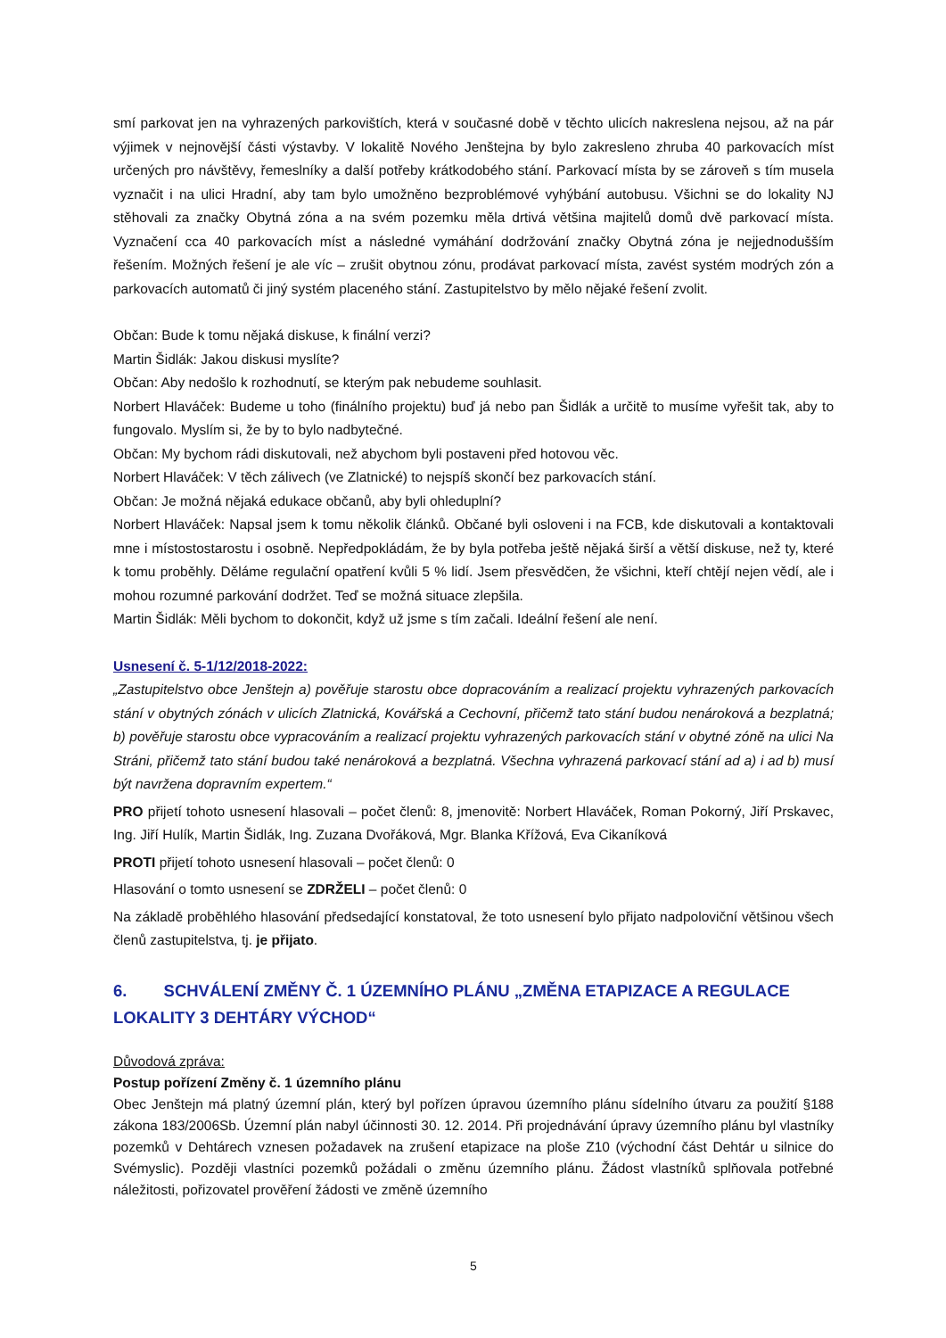smí parkovat jen na vyhrazených parkovištích, která v současné době v těchto ulicích nakreslena nejsou, až na pár výjimek v nejnovější části výstavby. V lokalitě Nového Jenštejna by bylo zakresleno zhruba 40 parkovacích míst určených pro návštěvy, řemeslníky a další potřeby krátkodobého stání. Parkovací místa by se zároveň s tím musela vyznačit i na ulici Hradní, aby tam bylo umožněno bezproblémové vyhýbání autobusu. Všichni se do lokality NJ stěhovali za značky Obytná zóna a na svém pozemku měla drtivá většina majitelů domů dvě parkovací místa. Vyznačení cca 40 parkovacích míst a následné vymáhání dodržování značky Obytná zóna je nejjednodušším řešením. Možných řešení je ale víc – zrušit obytnou zónu, prodávat parkovací místa, zavést systém modrých zón a parkovacích automatů či jiný systém placeného stání. Zastupitelstvo by mělo nějaké řešení zvolit.
Občan: Bude k tomu nějaká diskuse, k finální verzi?
Martin Šidlák: Jakou diskusi myslíte?
Občan: Aby nedošlo k rozhodnutí, se kterým pak nebudeme souhlasit.
Norbert Hlaváček: Budeme u toho (finálního projektu) buď já nebo pan Šidlák a určitě to musíme vyřešit tak, aby to fungovalo. Myslím si, že by to bylo nadbytečné.
Občan: My bychom rádi diskutovali, než abychom byli postaveni před hotovou věc.
Norbert Hlaváček: V těch zálivech (ve Zlatnické) to nejspíš skončí bez parkovacích stání.
Občan: Je možná nějaká edukace občanů, aby byli ohleduplní?
Norbert Hlaváček: Napsal jsem k tomu několik článků. Občané byli osloveni i na FCB, kde diskutovali a kontaktovali mne i místostostarostu i osobně. Nepředpokládám, že by byla potřeba ještě nějaká širší a větší diskuse, než ty, které k tomu proběhly. Děláme regulační opatření kvůli 5 % lidí. Jsem přesvědčen, že všichni, kteří chtějí nejen vědí, ale i mohou rozumné parkování dodržet. Teď se možná situace zlepšila.
Martin Šidlák: Měli bychom to dokončit, když už jsme s tím začali. Ideální řešení ale není.
Usnesení č. 5-1/12/2018-2022:
„Zastupitelstvo obce Jenštejn a) pověřuje starostu obce dopracováním a realizací projektu vyhrazených parkovacích stání v obytných zónách v ulicích Zlatnická, Kovářská a Cechovní, přičemž tato stání budou nenároková a bezplatná; b) pověřuje starostu obce vypracováním a realizací projektu vyhrazených parkovacích stání v obytné zóně na ulici Na Stráni, přičemž tato stání budou také nenároková a bezplatná. Všechna vyhrazená parkovací stání ad a) i ad b) musí být navržena dopravním expertem.“
PRO přijetí tohoto usnesení hlasovali – počet členů: 8, jmenovitě: Norbert Hlaváček, Roman Pokorný, Jiří Prskavec, Ing. Jiří Hulík, Martin Šidlák, Ing. Zuzana Dvořáková, Mgr. Blanka Křížová, Eva Cikaníková
PROTI přijetí tohoto usnesení hlasovali – počet členů: 0
Hlasování o tomto usnesení se ZDRŽELI – počet členů: 0
Na základě proběhlého hlasování předsedající konstatoval, že toto usnesení bylo přijato nadpoloviční většinou všech členů zastupitelstva, tj. je přijato.
6. SCHVÁLENÍ ZMĚNY Č. 1 ÚZEMNÍHO PLÁNU „ZMĚNA ETAPIZACE A REGULACE LOKALITY 3 DEHTÁRY VÝCHOD“
Důvodová zpráva:
Postup pořízení Změny č. 1 územního plánu
Obec Jenštejn má platný územní plán, který byl pořízen úpravou územního plánu sídelního útvaru za použití §188 zákona 183/2006Sb. Územní plán nabyl účinnosti 30. 12. 2014. Při projednávání úpravy územního plánu byl vlastníky pozemků v Dehtárech vznesen požadavek na zrušení etapizace na ploše Z10 (východní část Dehtár u silnice do Svémyslic). Později vlastníci pozemků požádali o změnu územního plánu. Žádost vlastníků splňovala potřebné náležitosti, pořizovatel prověření žádosti ve změně územního
5